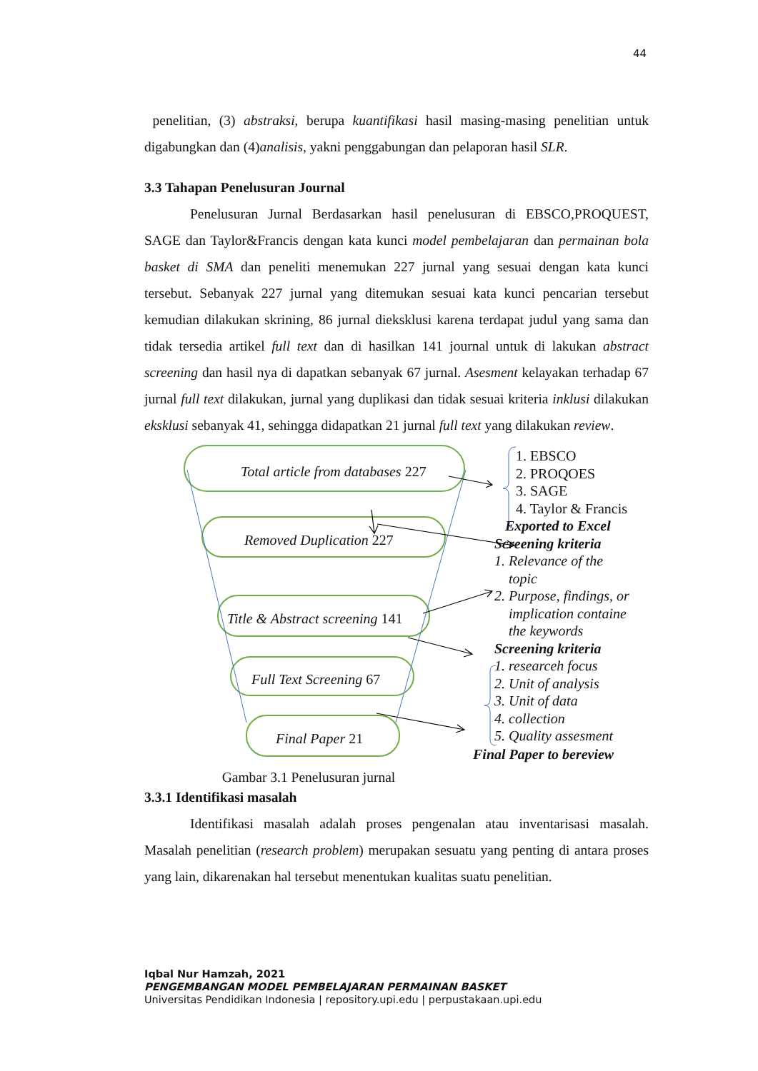44
penelitian, (3) abstraksi, berupa kuantifikasi hasil masing-masing penelitian untuk digabungkan dan (4)analisis, yakni penggabungan dan pelaporan hasil SLR.
3.3 Tahapan Penelusuran Journal
Penelusuran Jurnal Berdasarkan hasil penelusuran di EBSCO,PROQUEST, SAGE dan Taylor&Francis dengan kata kunci model pembelajaran dan permainan bola basket di SMA dan peneliti menemukan 227 jurnal yang sesuai dengan kata kunci tersebut. Sebanyak 227 jurnal yang ditemukan sesuai kata kunci pencarian tersebut kemudian dilakukan skrining, 86 jurnal dieksklusi karena terdapat judul yang sama dan tidak tersedia artikel full text dan di hasilkan 141 journal untuk di lakukan abstract screening dan hasil nya di dapatkan sebanyak 67 jurnal. Asesment kelayakan terhadap 67 jurnal full text dilakukan, jurnal yang duplikasi dan tidak sesuai kriteria inklusi dilakukan eksklusi sebanyak 41, sehingga didapatkan 21 jurnal full text yang dilakukan review.
Total article from databases 227
Removed Duplication 227
Title & Abstract screening 141
Full Text Screening 67
Final Paper 21
1. EBSCO
2. PROQOES
3. SAGE
4. Taylor & Francis
Exported to Excel
Screening kriteria
1. Relevance of the
topic
2. Purpose, findings, or
implication containe
the keywords
Screening kriteria
1. researceh focus
2. Unit of analysis
3. Unit of data
4. collection
5. Quality assesment
Final Paper to bereview
Gambar 3.1 Penelusuran jurnal
3.3.1 Identifikasi masalah
Identifikasi masalah adalah proses pengenalan atau inventarisasi masalah. Masalah penelitian (research problem) merupakan sesuatu yang penting di antara proses yang lain, dikarenakan hal tersebut menentukan kualitas suatu penelitian.
Iqbal Nur Hamzah, 2021
PENGEMBANGAN MODEL PEMBELAJARAN PERMAINAN BASKET
Universitas Pendidikan Indonesia | repository.upi.edu | perpustakaan.upi.edu